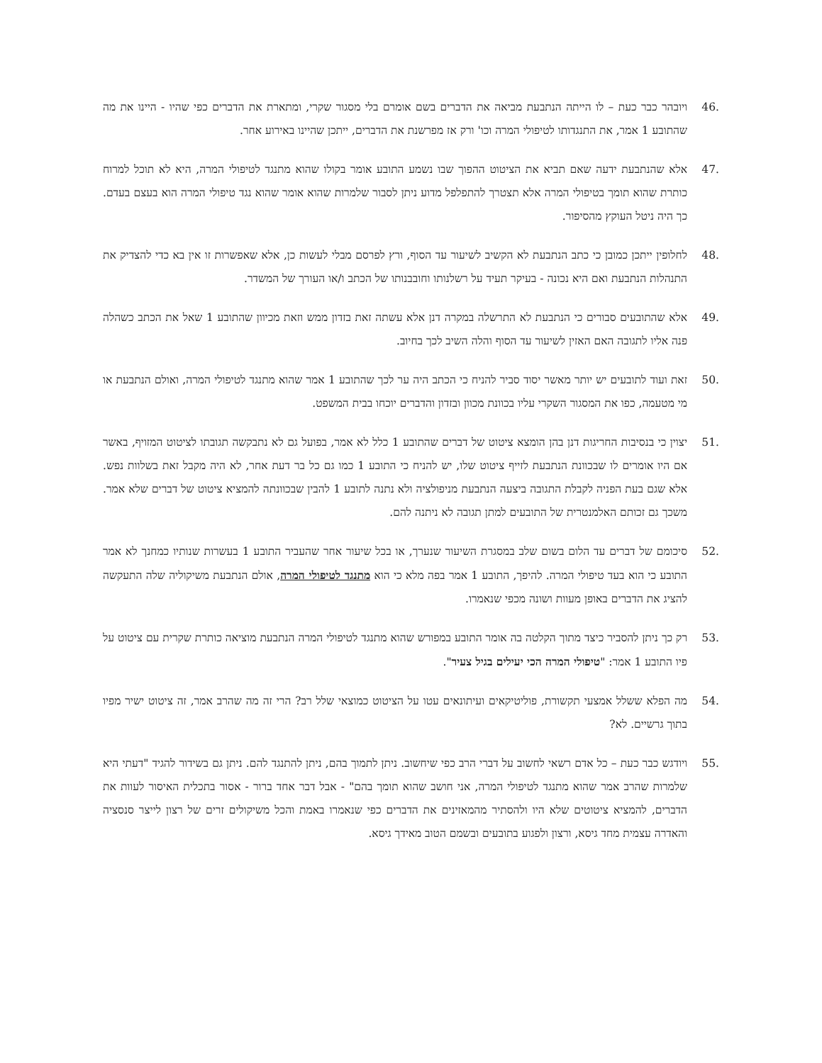.46
ויובהר כבר כעת – לו הייתה הנתבעת מביאה את הדברים בשם אומרם בלי מסגור שקרי, ומתארת את הדברים כפי שהיו - היינו את מה שהתובע 1 אמר, את התנגדותו לטיפולי המרה וכו' ורק אז מפרשנת את הדברים, ייתכן שהיינו באירוע אחר.
.47
אלא שהנתבעת ידעה שאם תביא את הציטוט ההפוך שבו נשמע התובע אומר בקולו שהוא מתנגד לטיפולי המרה, היא לא תוכל למרוח כותרת שהוא תומך בטיפולי המרה אלא תצטרך להתפלפל מדוע ניתן לסבור שלמרות שהוא אומר שהוא נגד טיפולי המרה הוא בעצם בעדם. כך היה ניטל העוקץ מהסיפור.
.48
לחלופין ייתכן כמובן כי כתב הנתבעת לא הקשיב לשיעור עד הסוף, ורץ לפרסם מבלי לעשות כן, אלא שאפשרות זו אין בא כדי להצדיק את התנהלות הנתבעת ואם היא נכונה - בעיקר תעיד על רשלנותו וחובבנותו של הכתב ו/או העורך של המשדר.
.49
אלא שהתובעים סבורים כי הנתבעת לא התרשלה במקרה דנן אלא עשתה זאת בזדון ממש וזאת מכיוון שהתובע 1 שאל את הכתב כשהלה פנה אליו לתגובה האם האזין לשיעור עד הסוף והלה השיב לכך בחיוב.
.50
זאת ועוד לתובעים יש יותר מאשר יסוד סביר להניח כי הכתב היה ער לכך שהתובע 1 אמר שהוא מתנגד לטיפולי המרה, ואולם הנתבעת או מי מטעמה, כפו את המסגור השקרי עליו בכוונת מכוון ובזדון והדברים יוכחו בבית המשפט.
.51
יצוין כי בנסיבות החריגות דנן בהן הומצא ציטוט של דברים שהתובע 1 כלל לא אמר, בפועל גם לא נתבקשה תגובתו לציטוט המזויף, באשר אם היו אומרים לו שבכוונת הנתבעת לזייף ציטוט שלו, יש להניח כי התובע 1 כמו גם כל בר דעת אחר, לא היה מקבל זאת בשלוות נפש. אלא שגם בעת הפניה לקבלת התגובה ביצעה הנתבעת מניפולציה ולא נתנה לתובע 1 להבין שבכוונתה להמציא ציטוט של דברים שלא אמר. משכך גם זכותם האלמנטרית של התובעים למתן תגובה לא ניתנה להם.
.52
סיכומם של דברים עד הלום בשום שלב במסגרת השיעור שנערך, או בכל שיעור אחר שהעביר התובע 1 בעשרות שנותיו כמחנך לא אמר התובע כי הוא בעד טיפולי המרה. להיפך, התובע 1 אמר בפה מלא כי הוא מתנגד לטיפולי המרה, אולם הנתבעת משיקוליה שלה התעקשה להציג את הדברים באופן מעוות ושונה מכפי שנאמרו.
.53
רק כך ניתן להסביר כיצד מתוך הקלטה בה אומר התובע במפורש שהוא מתנגד לטיפולי המרה הנתבעת מוציאה כותרת שקרית עם ציטוט על פיו התובע 1 אמר: "טיפולי המרה הכי יעילים בגיל צעיר".
.54
מה הפלא ששלל אמצעי תקשורת, פוליטיקאים ועיתונאים עטו על הציטוט כמוצאי שלל רב? הרי זה מה שהרב אמר, זה ציטוט ישיר מפיו בתוך גרשיים. לא?
.55
ויודגש כבר כעת – כל אדם רשאי לחשוב על דברי הרב כפי שיחשוב. ניתן לתמוך בהם, ניתן להתנגד להם. ניתן גם בשידור להגיד "דעתי היא שלמרות שהרב אמר שהוא מתנגד לטיפולי המרה, אני חושב שהוא תומך בהם" - אבל דבר אחד ברור - אסור בתכלית האיסור לעוות את הדברים, להמציא ציטוטים שלא היו ולהסתיר מהמאזינים את הדברים כפי שנאמרו באמת והכל משיקולים זרים של רצון לייצר סנסציה והאדרה עצמית מחד גיסא, ורצון ולפגוע בתובעים ובשמם הטוב מאידך גיסא.